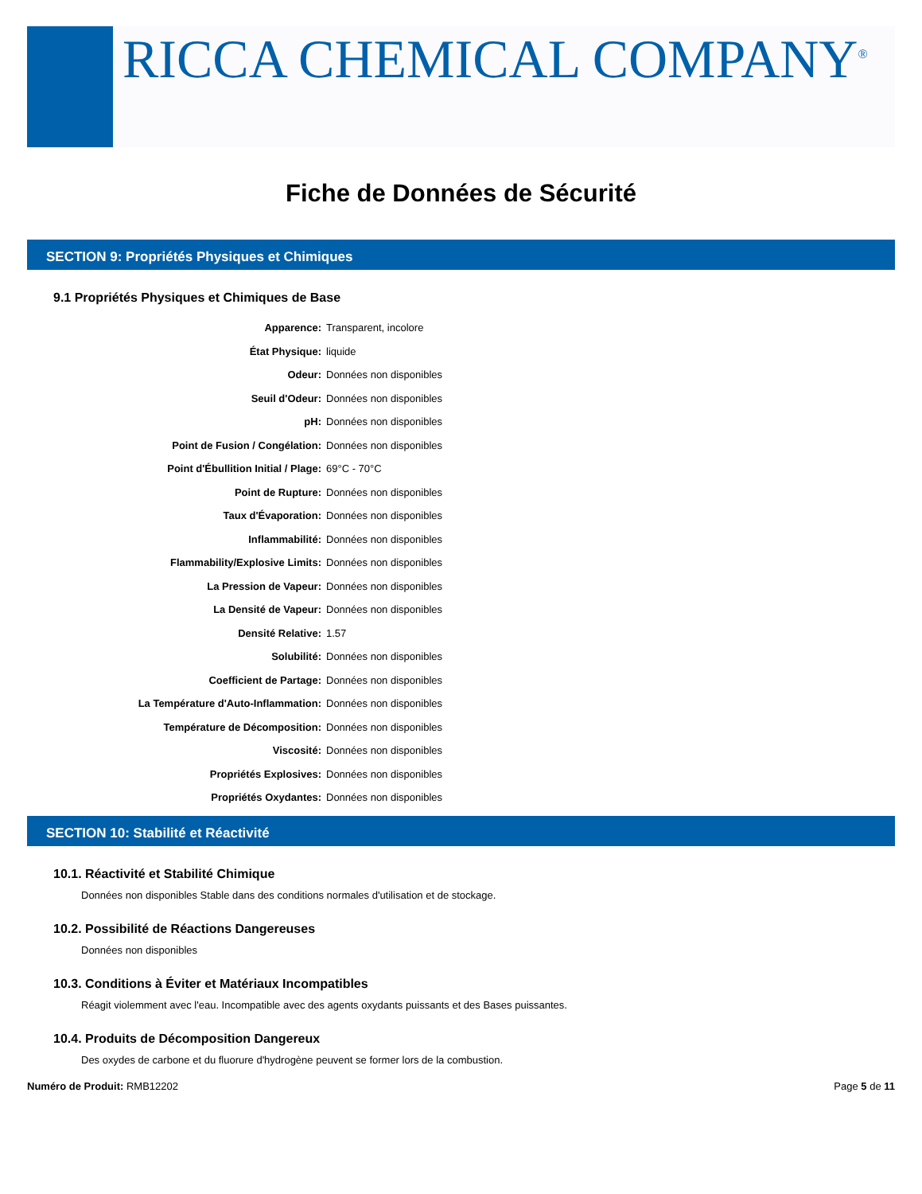RICCA CHEMICAL COMPANY<sup>®</sup>
Fiche de Données de Sécurité
SECTION 9: Propriétés Physiques et Chimiques
9.1 Propriétés Physiques et Chimiques de Base
| Apparence: | Transparent, incolore |
| État Physique: | liquide |
| Odeur: | Données non disponibles |
| Seuil d'Odeur: | Données non disponibles |
| pH: | Données non disponibles |
| Point de Fusion / Congélation: | Données non disponibles |
| Point d'Ébullition Initial / Plage: | 69°C - 70°C |
| Point de Rupture: | Données non disponibles |
| Taux d'Évaporation: | Données non disponibles |
| Inflammabilité: | Données non disponibles |
| Flammability/Explosive Limits: | Données non disponibles |
| La Pression de Vapeur: | Données non disponibles |
| La Densité de Vapeur: | Données non disponibles |
| Densité Relative: | 1.57 |
| Solubilité: | Données non disponibles |
| Coefficient de Partage: | Données non disponibles |
| La Température d'Auto-Inflammation: | Données non disponibles |
| Température de Décomposition: | Données non disponibles |
| Viscosité: | Données non disponibles |
| Propriétés Explosives: | Données non disponibles |
| Propriétés Oxydantes: | Données non disponibles |
SECTION 10: Stabilité et Réactivité
10.1. Réactivité et Stabilité Chimique
Données non disponibles Stable dans des conditions normales d'utilisation et de stockage.
10.2. Possibilité de Réactions Dangereuses
Données non disponibles
10.3. Conditions à Éviter et Matériaux Incompatibles
Réagit violemment avec l'eau. Incompatible avec des agents oxydants puissants et des Bases puissantes.
10.4. Produits de Décomposition Dangereux
Des oxydes de carbone et du fluorure d'hydrogène peuvent se former lors de la combustion.
Numéro de Produit: RMB12202 Page 5 de 11